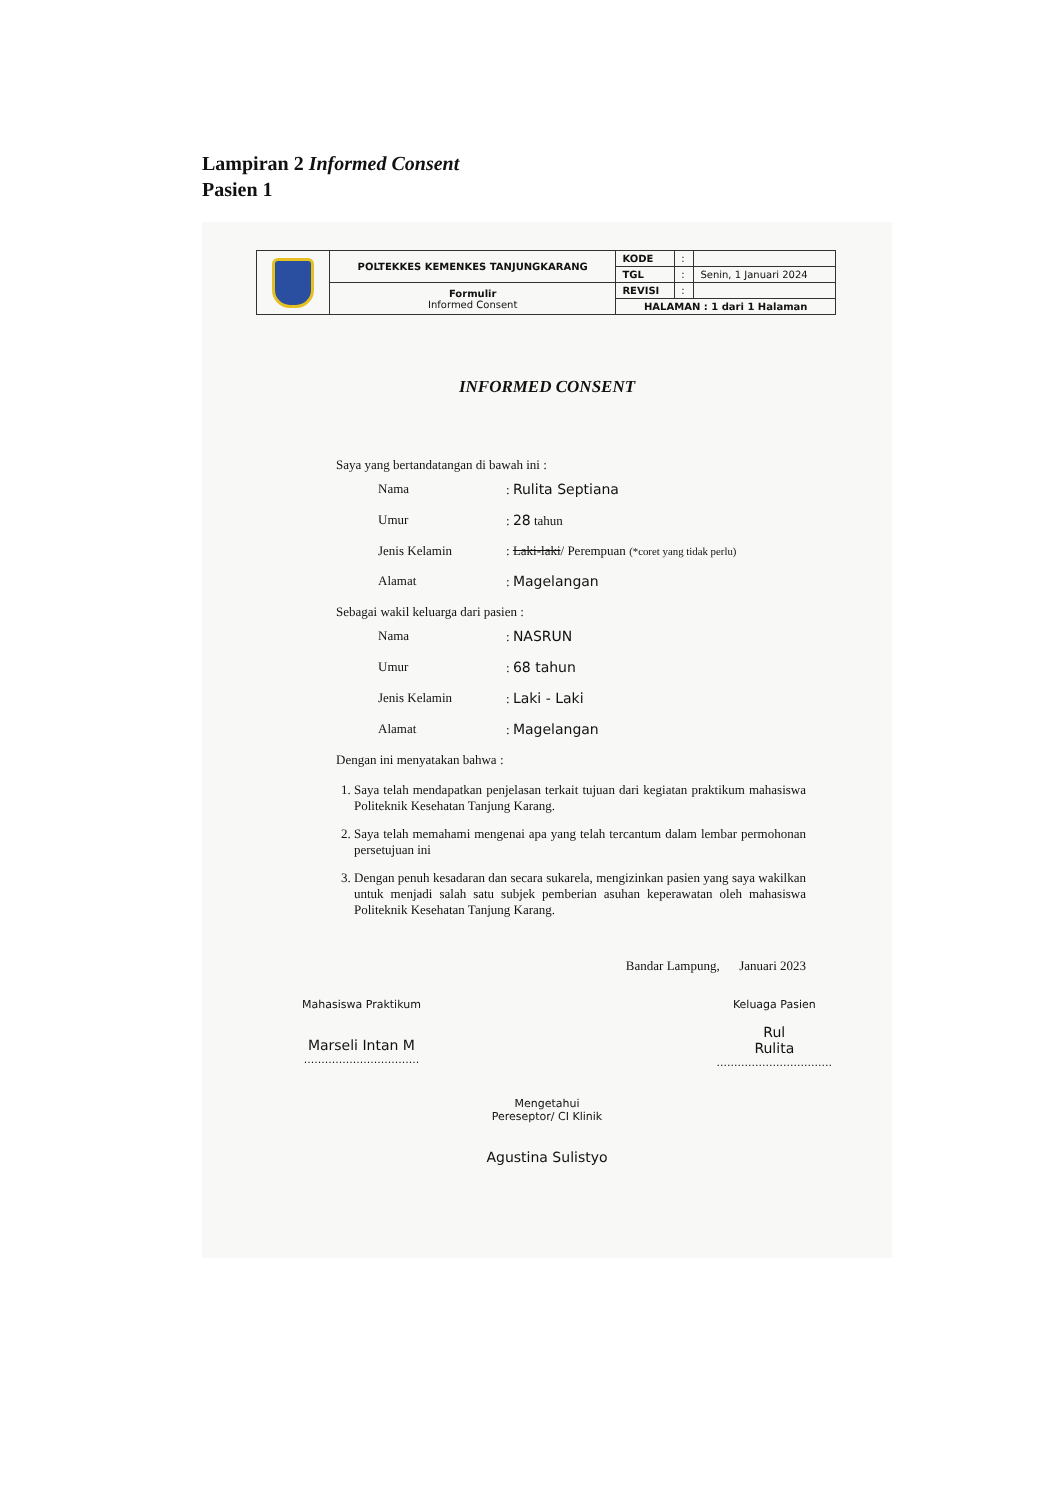Lampiran 2 Informed Consent
Pasien 1
| | POLTEKKES KEMENKES TANJUNGKARANG | KODE | : | |
| | | TGL | : | Senin, 1 Januari 2024 |
| | Formulir Informed Consent | REVISI | : | |
| | | HALAMAN : 1 dari 1 Halaman | | |
INFORMED CONSENT
Saya yang bertandatangan di bawah ini :
Nama: Rulita Septiana
Umur: 28 tahun
Jenis Kelamin: Laki-laki/ Perempuan (*coret yang tidak perlu)
Alamat: Magelangan
Sebagai wakil keluarga dari pasien :
Nama: NASRUN
Umur: 68 tahun
Jenis Kelamin: Laki - Laki
Alamat: Magelangan
Dengan ini menyatakan bahwa :
1. Saya telah mendapatkan penjelasan terkait tujuan dari kegiatan praktikum mahasiswa Politeknik Kesehatan Tanjung Karang.
2. Saya telah memahami mengenai apa yang telah tercantum dalam lembar permohonan persetujuan ini
3. Dengan penuh kesadaran dan secara sukarela, mengizinkan pasien yang saya wakilkan untuk menjadi salah satu subjek pemberian asuhan keperawatan oleh mahasiswa Politeknik Kesehatan Tanjung Karang.
Bandar Lampung, Januari 2023
Mahasiswa Praktikum
Marseli Intan M
.................................
Keluaga Pasien
Rul
Rulita
.................................
Mengetahui
Pereseptor/ CI Klinik
Agustina Sulistyo